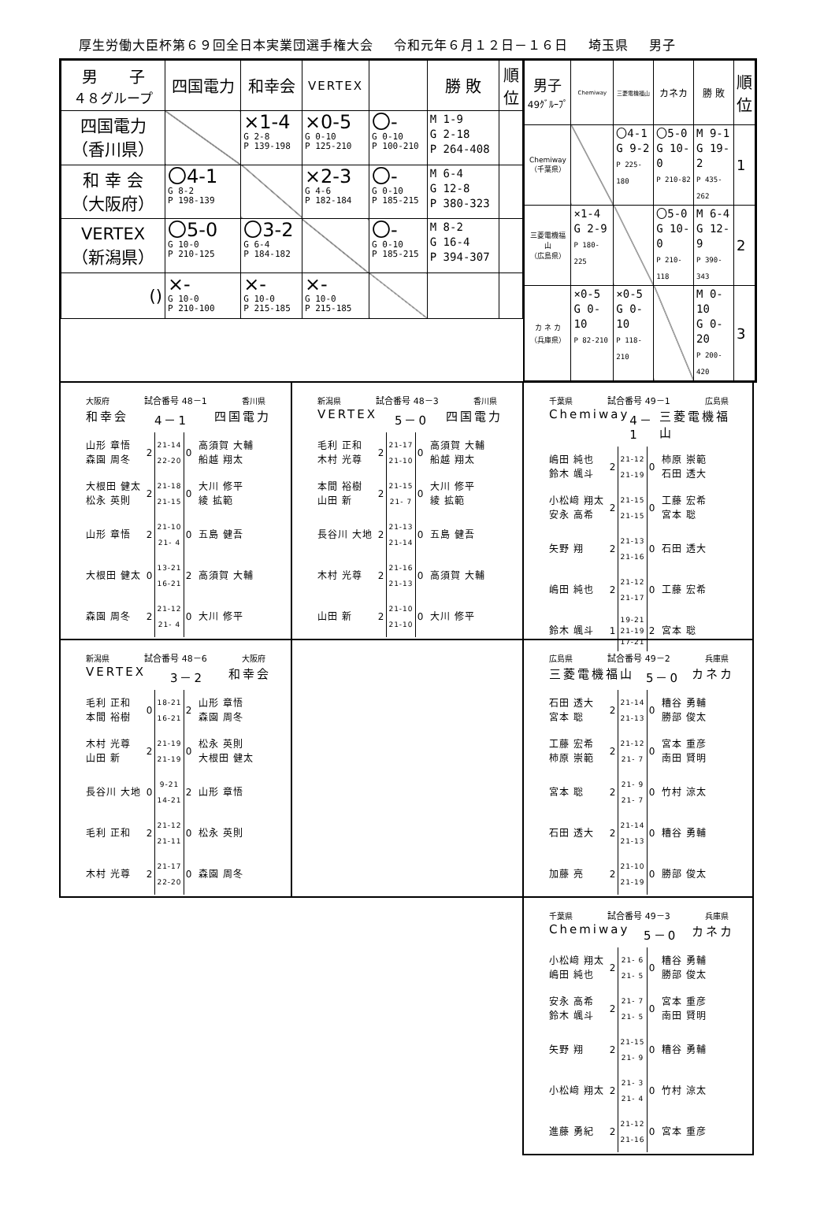厚生労働大臣杯第６９回全日本実業団選手権大会 令和元年６月１２日－１６日 埼玉県 男子
| 男 子 ４８グループ | 四国電力 | 和幸会 | VERTEX | | 勝 敗 | 順 位 |
| --- | --- | --- | --- | --- | --- | --- |
| 四国電力 （香川県） | | ×1-4 G 2-8 P 139-198 | ×0-5 G 0-10 P 125-210 | 〇- G 0-10 P 100-210 | M 1-9 G 2-18 P 264-408 | |
| 和 幸 会 （大阪府） | 〇4-1 G 8-2 P 198-139 | | ×2-3 G 4-6 P 182-184 | 〇- G 0-10 P 185-215 | M 6-4 G 12-8 P 380-323 | |
| VERTEX （新潟県） | 〇5-0 G 10-0 P 210-125 | 〇3-2 G 6-4 P 184-182 | | 〇- G 0-10 P 185-215 | M 8-2 G 16-4 P 394-307 | |
| () | ×- G 10-0 P 210-100 | ×- G 10-0 P 215-185 | ×- G 10-0 P 215-185 | | | |
| 男子 49ｸﾞﾙｰﾌﾟ | Chemiway | 三菱電機福山 | カネカ | 勝 敗 | 順 位 |
| --- | --- | --- | --- | --- | --- |
| Chemiway （千葉県） | | 〇4-1 G 9-2 P 225-180 | 〇5-0 G 10-0 P 210-82 | M 9-1 G 19-2 P 435-262 | 1 |
| 三菱電機福山 （広島県） | ×1-4 G 2-9 P 180-225 | | 〇5-0 G 10-0 P 210-118 | M 6-4 G 12-9 P 390-343 | 2 |
| カ ネ カ （兵庫県） | ×0-5 G 0-10 P 82-210 | ×0-5 G 0-10 P 118-210 | | M 0-10 G 0-20 P 200-420 | 3 |
大阪府 試合番号 48－1 香川県
和幸会 4－1 四国電力
| 山形 章悟 森園 周冬 | 2 | 21-14 22-20 | 0 | 高須賀 大輔 船越 翔太 |
| 大根田 健太 松永 英則 | 2 | 21-18 21-15 | 0 | 大川 修平 綾 拡範 |
| 山形 章悟 | 2 | 21-10 21- 4 | 0 | 五島 健吾 |
| 大根田 健太 | 0 | 13-21 16-21 | 2 | 高須賀 大輔 |
| 森園 周冬 | 2 | 21-12 21- 4 | 0 | 大川 修平 |
新潟県 試合番号 48－3 香川県
VERTEX 5－0 四国電力
| 毛利 正和 木村 光尊 | 2 | 21-17 21-10 | 0 | 高須賀 大輔 船越 翔太 |
| 本間 裕樹 山田 新 | 2 | 21-15 21- 7 | 0 | 大川 修平 綾 拡範 |
| 長谷川 大地 | 2 | 21-13 21-14 | 0 | 五島 健吾 |
| 木村 光尊 | 2 | 21-16 21-13 | 0 | 高須賀 大輔 |
| 山田 新 | 2 | 21-10 21-10 | 0 | 大川 修平 |
千葉県 試合番号 49－1 広島県
Chemiway 4－1 三菱電機福山
| 嶋田 純也 鈴木 颯斗 | 2 | 21-12 21-19 | 0 | 柿原 崇範 石田 透大 |
| 小松﨑 翔太 安永 高希 | 2 | 21-15 21-15 | 0 | 工藤 宏希 宮本 聡 |
| 矢野 翔 | 2 | 21-13 21-16 | 0 | 石田 透大 |
| 嶋田 純也 | 2 | 21-12 21-17 | 0 | 工藤 宏希 |
| 鈴木 颯斗 | 1 | 19-21 21-19 17-21 | 2 | 宮本 聡 |
新潟県 試合番号 48－6 大阪府
VERTEX 3－2 和幸会
| 毛利 正和 本間 裕樹 | 0 | 18-21 16-21 | 2 | 山形 章悟 森園 周冬 |
| 木村 光尊 山田 新 | 2 | 21-19 21-19 | 0 | 松永 英則 大根田 健太 |
| 長谷川 大地 | 0 | 9-21 14-21 | 2 | 山形 章悟 |
| 毛利 正和 | 2 | 21-12 21-11 | 0 | 松永 英則 |
| 木村 光尊 | 2 | 21-17 22-20 | 0 | 森園 周冬 |
広島県 試合番号 49－2 兵庫県
三菱電機福山 5－0 カネカ
| 石田 透大 宮本 聡 | 2 | 21-14 21-13 | 0 | 糟谷 勇輔 勝部 俊太 |
| 工藤 宏希 柿原 崇範 | 2 | 21-12 21- 7 | 0 | 宮本 重彦 南田 賢明 |
| 宮本 聡 | 2 | 21- 9 21- 7 | 0 | 竹村 涼太 |
| 石田 透大 | 2 | 21-14 21-13 | 0 | 糟谷 勇輔 |
| 加藤 亮 | 2 | 21-10 21-19 | 0 | 勝部 俊太 |
千葉県 試合番号 49－3 兵庫県
Chemiway 5－0 カネカ
| 小松﨑 翔太 嶋田 純也 | 2 | 21- 6 21- 5 | 0 | 糟谷 勇輔 勝部 俊太 |
| 安永 高希 鈴木 颯斗 | 2 | 21- 7 21- 5 | 0 | 宮本 重彦 南田 賢明 |
| 矢野 翔 | 2 | 21-15 21- 9 | 0 | 糟谷 勇輔 |
| 小松﨑 翔太 | 2 | 21- 3 21- 4 | 0 | 竹村 涼太 |
| 進藤 勇紀 | 2 | 21-12 21-16 | 0 | 宮本 重彦 |